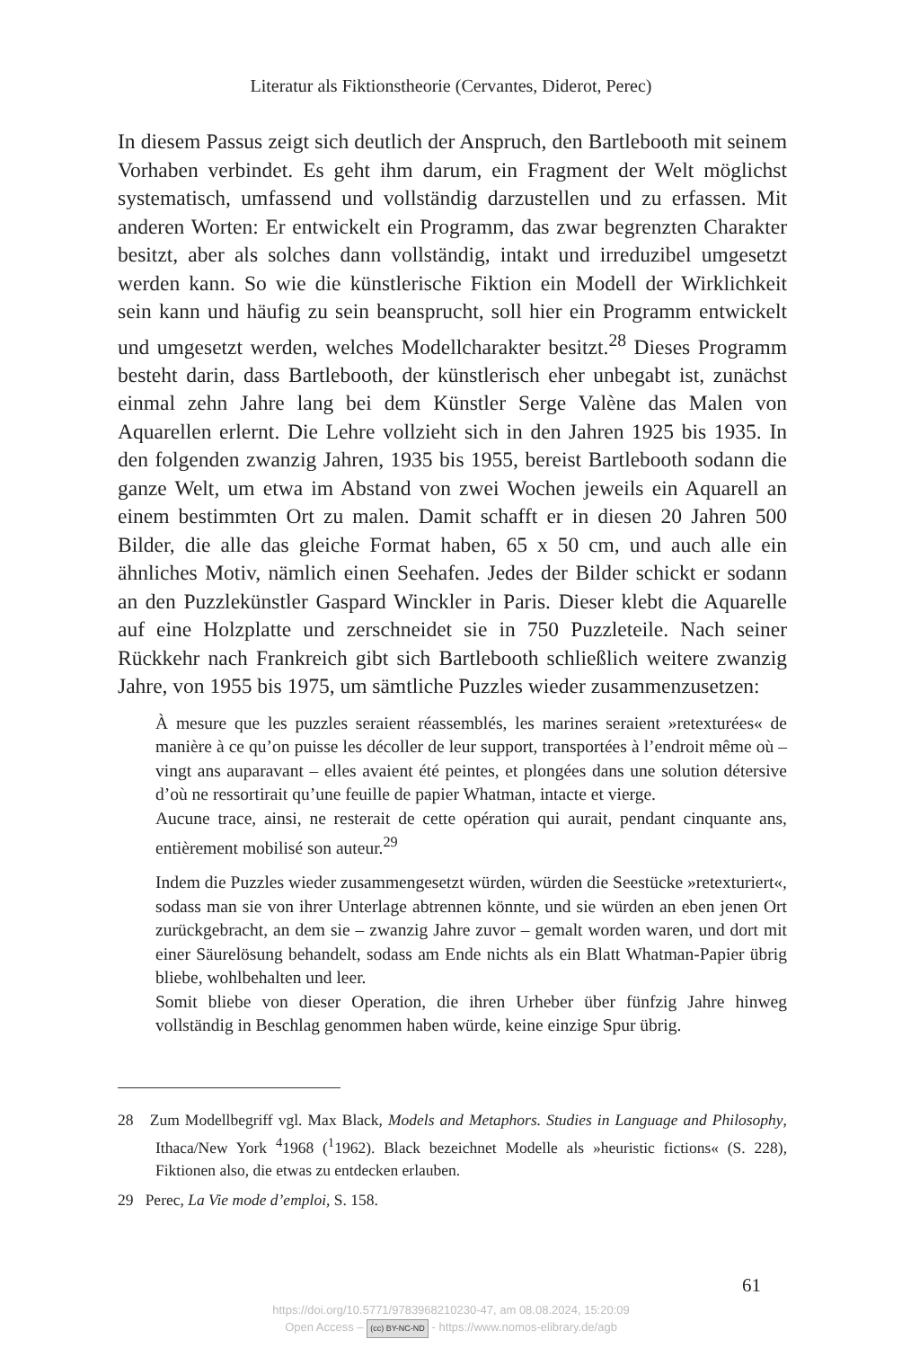Literatur als Fiktionstheorie (Cervantes, Diderot, Perec)
In diesem Passus zeigt sich deutlich der Anspruch, den Bartlebooth mit seinem Vorhaben verbindet. Es geht ihm darum, ein Fragment der Welt möglichst systematisch, umfassend und vollständig darzustellen und zu erfassen. Mit anderen Worten: Er entwickelt ein Programm, das zwar begrenzten Charakter besitzt, aber als solches dann vollständig, intakt und irreduzibel umgesetzt werden kann. So wie die künstlerische Fiktion ein Modell der Wirklichkeit sein kann und häufig zu sein beansprucht, soll hier ein Programm entwickelt und umgesetzt werden, welches Modellcharakter besitzt.<sup>28</sup> Dieses Programm besteht darin, dass Bartlebooth, der künstlerisch eher unbegabt ist, zunächst einmal zehn Jahre lang bei dem Künstler Serge Valène das Malen von Aquarellen erlernt. Die Lehre vollzieht sich in den Jahren 1925 bis 1935. In den folgenden zwanzig Jahren, 1935 bis 1955, bereist Bartlebooth sodann die ganze Welt, um etwa im Abstand von zwei Wochen jeweils ein Aquarell an einem bestimmten Ort zu malen. Damit schafft er in diesen 20 Jahren 500 Bilder, die alle das gleiche Format haben, 65 x 50 cm, und auch alle ein ähnliches Motiv, nämlich einen Seehafen. Jedes der Bilder schickt er sodann an den Puzzlekünstler Gaspard Winckler in Paris. Dieser klebt die Aquarelle auf eine Holzplatte und zerschneidet sie in 750 Puzzleteile. Nach seiner Rückkehr nach Frankreich gibt sich Bartlebooth schließlich weitere zwanzig Jahre, von 1955 bis 1975, um sämtliche Puzzles wieder zusammenzusetzen:
À mesure que les puzzles seraient réassemblés, les marines seraient »retexturées« de manière à ce qu’on puisse les décoller de leur support, transportées à l’endroit même où – vingt ans auparavant – elles avaient été peintes, et plongées dans une solution détersive d’où ne ressortirait qu’une feuille de papier Whatman, intacte et vierge.
Aucune trace, ainsi, ne resterait de cette opération qui aurait, pendant cinquante ans, entièrement mobilisé son auteur.<sup>29</sup>
Indem die Puzzles wieder zusammengesetzt würden, würden die Seestücke »retexturiert«, sodass man sie von ihrer Unterlage abtrennen könnte, und sie würden an eben jenen Ort zurückgebracht, an dem sie – zwanzig Jahre zuvor – gemalt worden waren, und dort mit einer Säurelösung behandelt, sodass am Ende nichts als ein Blatt Whatman-Papier übrig bliebe, wohlbehalten und leer.
Somit bliebe von dieser Operation, die ihren Urheber über fünfzig Jahre hinweg vollständig in Beschlag genommen haben würde, keine einzige Spur übrig.
28 Zum Modellbegriff vgl. Max Black, Models and Metaphors. Studies in Language and Philosophy, Ithaca/New York <sup>4</sup>1968 (<sup>1</sup>1962). Black bezeichnet Modelle als »heuristic fictions« (S. 228), Fiktionen also, die etwas zu entdecken erlauben.
29 Perec, La Vie mode d’emploi, S. 158.
61
https://doi.org/10.5771/9783968210230-47, am 08.08.2024, 15:20:09
Open Access – (cc) BY-NC-ND - https://www.nomos-elibrary.de/agb